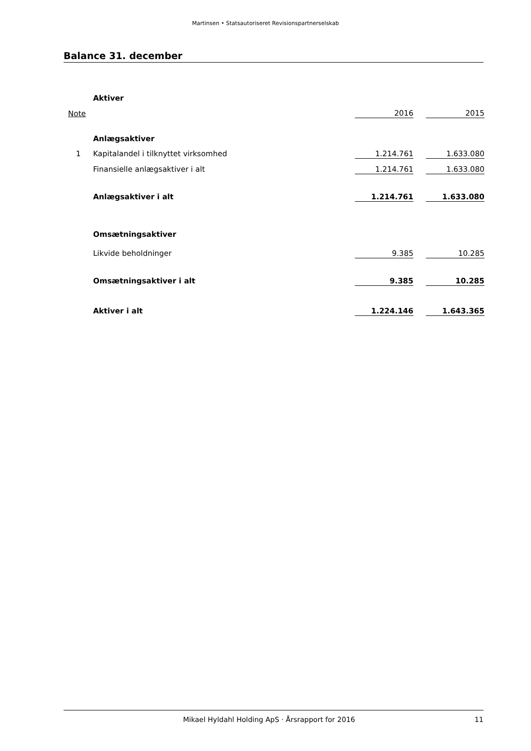Martinsen • Statsautoriseret Revisionspartnerselskab
Balance 31. december
| | Aktiver | | | |
| Note | | 2016 | | 2015 |
| | Anlægsaktiver | | | |
| 1 | Kapitalandel i tilknyttet virksomhed | 1.214.761 | | 1.633.080 |
| | Finansielle anlægsaktiver i alt | 1.214.761 | | 1.633.080 |
| | Anlægsaktiver i alt | 1.214.761 | | 1.633.080 |
| | Omsætningsaktiver | | | |
| | Likvide beholdninger | 9.385 | | 10.285 |
| | Omsætningsaktiver i alt | 9.385 | | 10.285 |
| | Aktiver i alt | 1.224.146 | | 1.643.365 |
Mikael Hyldahl Holding ApS · Årsrapport for 2016 11